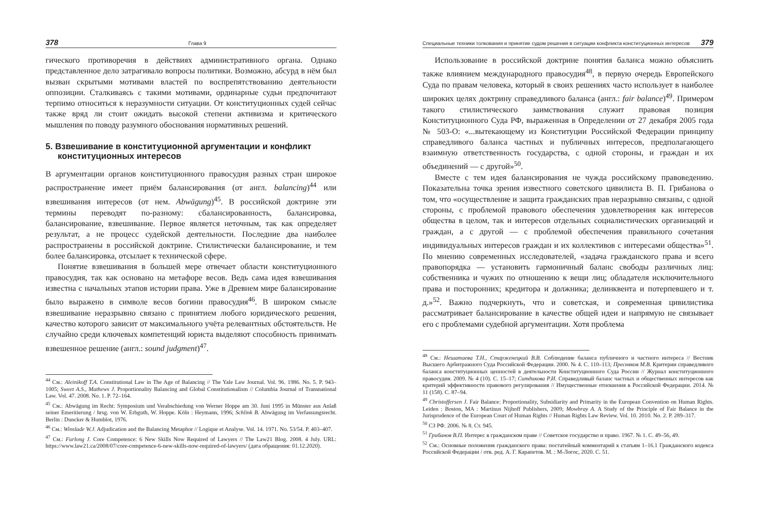378 Глава 9
гического противоречия в действиях административного органа. Однако представленное дело затрагивало вопросы политики. Возможно, абсурд в нём был вызван скрытыми мотивами властей по воспрепятствованию деятельности оппозиции. Сталкиваясь с такими мотивами, ординарные судьи предпочитают терпимо относиться к неразумности ситуации. От конституционных судей сейчас также вряд ли стоит ожидать высокой степени активизма и критического мышления по поводу разумного обоснования нормативных решений.
5. Взвешивание в конституционной аргументации и конфликт конституционных интересов
В аргументации органов конституционного правосудия разных стран широкое распространение имеет приём балансирования (от англ. balancing)<sup>44</sup> или взвешивания интересов (от нем. Abwägung)<sup>45</sup>. В российской доктрине эти термины переводят по-разному: сбалансированность, балансировка, балансирование, взвешивание. Первое является неточным, так как определяет результат, а не процесс судейской деятельности. Последние два наиболее распространены в российской доктрине. Стилистически балансирование, и тем более балансировка, отсылает к технической сфере.
Понятие взвешивания в большей мере отвечает области конституционного правосудия, так как основано на метафоре весов. Ведь сама идея взвешивания известна с начальных этапов истории права. Уже в Древнем мире балансирование было выражено в символе весов богини правосудия<sup>46</sup>. В широком смысле взвешивание неразрывно связано с принятием любого юридического решения, качество которого зависит от максимального учёта релевантных обстоятельств. Не случайно среди ключевых компетенций юриста выделяют способность принимать взвешенное решение (англ.: sound judgment)<sup>47</sup>.
<sup>44</sup> См.: Aleinikoff T.A. Constitutional Law in The Age of Balancing // The Yale Law Journal. Vol. 96. 1986. No. 5. P. 943–1005; Sweet A.S., Mathews J. Proportionality Balancing and Global Constitutionalism // Columbia Journal of Transnational Law. Vol. 47. 2008. No. 1. P. 72–164.
<sup>45</sup> См.: Abwägung im Recht: Symposium und Verabschiedung von Werner Hoppe am 30. Juni 1995 in Münster aus Anlaß seiner Emeritierung / hrsg. von W. Erbguth, W. Hoppe. Köln : Heymann, 1996; Schlink B. Abwägung im Verfassungsrecht. Berlin : Duncker & Humblot, 1976.
<sup>46</sup> См.: Winslade W.J. Adjudication and the Balancing Metaphor // Logique et Analyse. Vol. 14. 1971. No. 53/54. P. 403–407.
<sup>47</sup> См.: Furlong J. Core Competence: 6 New Skills Now Required of Lawyers // The Law21 Blog. 2008. 4 July. URL: https://www.law21.ca/2008/07/core-competence-6-new-skills-now-required-of-lawyers/ (дата обращения: 01.12.2020).
Специальные техники толкования и принятие судом решения в ситуации конфликта конституционных интересов 379
Использование в российской доктрине понятия баланса можно объяснить также влиянием международного правосудия<sup>48</sup>, в первую очередь Европейского Суда по правам человека, который в своих решениях часто использует в наиболее широких целях доктрину справедливого баланса (англ.: fair balance)<sup>49</sup>. Примером такого стилистического заимствования служит правовая позиция Конституционного Суда РФ, выраженная в Определении от 27 декабря 2005 года № 503-О: «...вытекающему из Конституции Российской Федерации принципу справедливого баланса частных и публичных интересов, предполагающего взаимную ответственность государства, с одной стороны, и граждан и их объединений — с другой»<sup>50</sup>.
Вместе с тем идея балансирования не чужда российскому правоведению. Показательна точка зрения известного советского цивилиста В. П. Грибанова о том, что «осуществление и защита гражданских прав неразрывно связаны, с одной стороны, с проблемой правового обеспечения удовлетворения как интересов общества в целом, так и интересов отдельных социалистических организаций и граждан, а с другой — с проблемой обеспечения правильного сочетания индивидуальных интересов граждан и их коллективов с интересами общества»<sup>51</sup>. По мнению современных исследователей, «задача гражданского права и всего правопорядка — установить гармоничный баланс свободы различных лиц: собственника и чужих по отношению к вещи лиц; обладателя исключительного права и посторонних; кредитора и должника; делинквента и потерпевшего и т. д.»<sup>52</sup>. Важно подчеркнуть, что и советская, и современная цивилистика рассматривает балансирование в качестве общей идеи и напрямую не связывает его с проблемами судебной аргументации. Хотя проблема
<sup>48</sup> См.: Нешатаева Т.Н., Старженецкий В.В. Соблюдение баланса публичного и частного интереса // Вестник Высшего Арбитражного Суда Российской Федерации. 2000. № 4. С. 110–113; Пресняков М.В. Критерии справедливого баланса конституционных ценностей в деятельности Конституционного Суда России // Журнал конституционного правосудия. 2009. № 4 (10). С. 15–17; Ситдикова Р.И. Справедливый баланс частных и общественных интересов как критерий эффективности правового регулирования // Имущественные отношения в Российской Федерации. 2014. № 11 (158). С. 87–94.
<sup>49</sup> Christoffersen J. Fair Balance: Proportionality, Subsidiarity and Primarity in the European Convention on Human Rights. Leiden : Boston, MA : Martinus Nijhoff Publishers, 2009; Mowbray A. A Study of the Principle of Fair Balance in the Jurisprudence of the European Court of Human Rights // Human Rights Law Review. Vol. 10. 2010. No. 2. P. 289–317.
<sup>50</sup> СЗ РФ. 2006. № 8. Ст. 945.
<sup>51</sup> Грибанов В.П. Интерес в гражданском праве // Советское государство и право. 1967. № 1. С. 49–56, 49.
<sup>52</sup> См.: Основные положения гражданского права: постатейный комментарий к статьям 1–16.1 Гражданского кодекса Российской Федерации / отв. ред. А. Г. Карапетов. М. : М-Логос, 2020. С. 51.